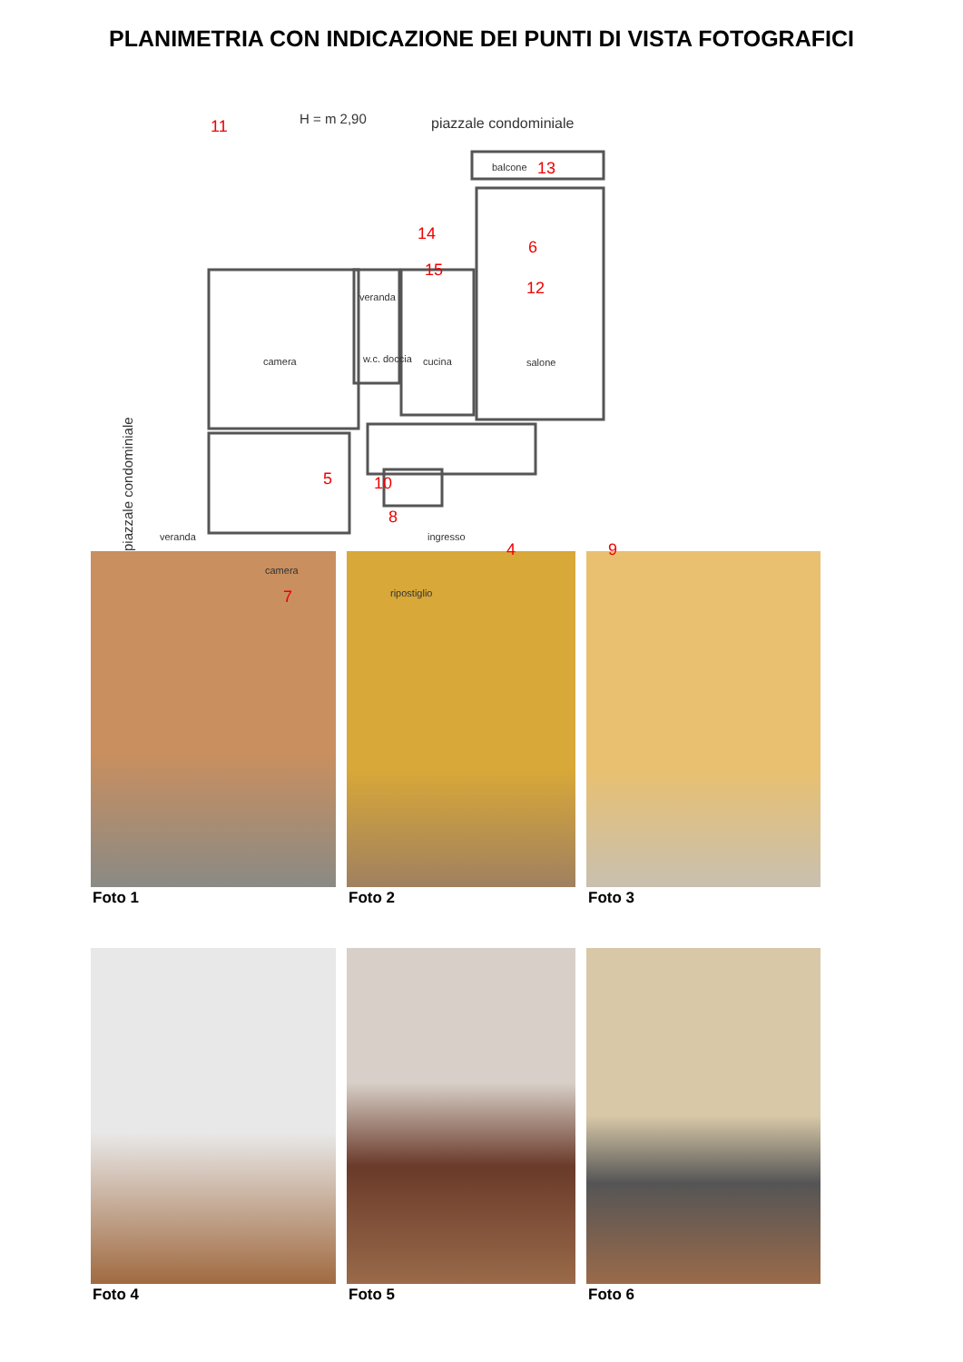PLANIMETRIA CON INDICAZIONE DEI PUNTI DI VISTA FOTOGRAFICI
H = m 2,90 piazzale condominiale
11
balcone 13
14
6
15
veranda
12
camera w.c. doccia cucina salone
piazzale condominiale
5 10
veranda
8
ingresso
4 9
camera
7 ripostiglio
Foto 1
Foto 2
Foto 3
Foto 4
Foto 5
Foto 6